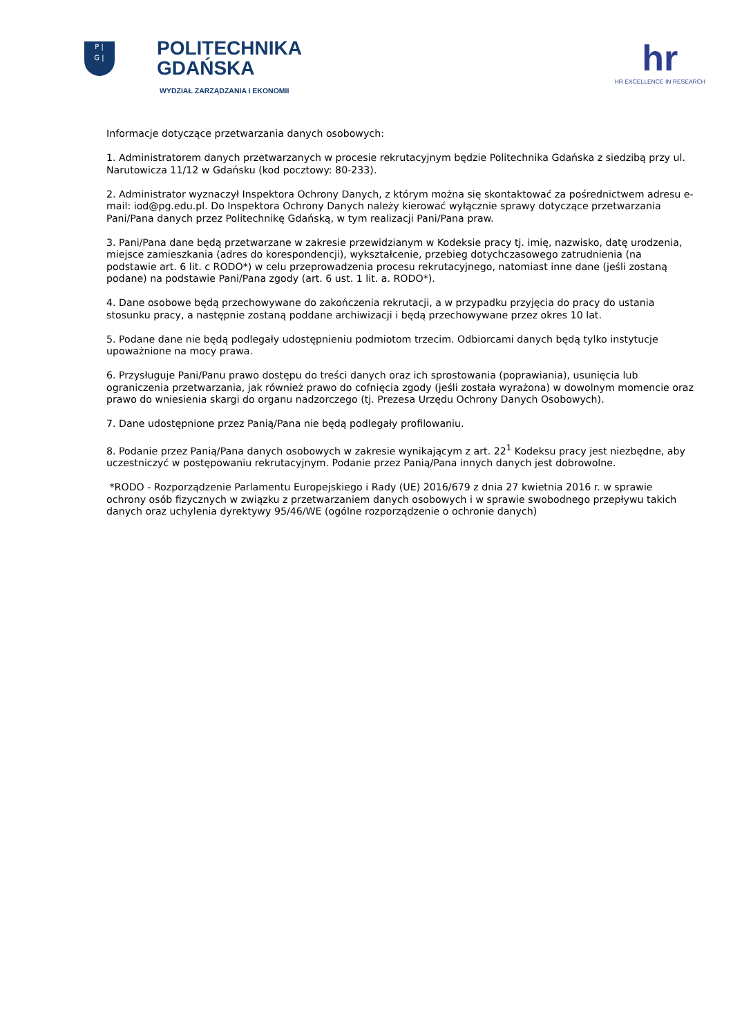P |
G |
POLITECHNIKA
GDAŃSKA
WYDZIAŁ ZARZĄDZANIA I EKONOMII
hr
HR EXCELLENCE IN RESEARCH
Informacje dotyczące przetwarzania danych osobowych:
1. Administratorem danych przetwarzanych w procesie rekrutacyjnym będzie Politechnika Gdańska z siedzibą przy ul. Narutowicza 11/12 w Gdańsku (kod pocztowy: 80-233).
2. Administrator wyznaczył Inspektora Ochrony Danych, z którym można się skontaktować za pośrednictwem adresu e-mail: iod@pg.edu.pl. Do Inspektora Ochrony Danych należy kierować wyłącznie sprawy dotyczące przetwarzania Pani/Pana danych przez Politechnikę Gdańską, w tym realizacji Pani/Pana praw.
3. Pani/Pana dane będą przetwarzane w zakresie przewidzianym w Kodeksie pracy tj. imię, nazwisko, datę urodzenia, miejsce zamieszkania (adres do korespondencji), wykształcenie, przebieg dotychczasowego zatrudnienia (na podstawie art. 6 lit. c RODO*) w celu przeprowadzenia procesu rekrutacyjnego, natomiast inne dane (jeśli zostaną podane) na podstawie Pani/Pana zgody (art. 6 ust. 1 lit. a. RODO*).
4. Dane osobowe będą przechowywane do zakończenia rekrutacji, a w przypadku przyjęcia do pracy do ustania stosunku pracy, a następnie zostaną poddane archiwizacji i będą przechowywane przez okres 10 lat.
5. Podane dane nie będą podlegały udostępnieniu podmiotom trzecim. Odbiorcami danych będą tylko instytucje upoważnione na mocy prawa.
6. Przysługuje Pani/Panu prawo dostępu do treści danych oraz ich sprostowania (poprawiania), usunięcia lub ograniczenia przetwarzania, jak również prawo do cofnięcia zgody (jeśli została wyrażona) w dowolnym momencie oraz prawo do wniesienia skargi do organu nadzorczego (tj. Prezesa Urzędu Ochrony Danych Osobowych).
7. Dane udostępnione przez Panią/Pana nie będą podlegały profilowaniu.
8. Podanie przez Panią/Pana danych osobowych w zakresie wynikającym z art. 22<sup>1</sup> Kodeksu pracy jest niezbędne, aby uczestniczyć w postępowaniu rekrutacyjnym. Podanie przez Panią/Pana innych danych jest dobrowolne.
*RODO - Rozporządzenie Parlamentu Europejskiego i Rady (UE) 2016/679 z dnia 27 kwietnia 2016 r. w sprawie ochrony osób fizycznych w związku z przetwarzaniem danych osobowych i w sprawie swobodnego przepływu takich danych oraz uchylenia dyrektywy 95/46/WE (ogólne rozporządzenie o ochronie danych)